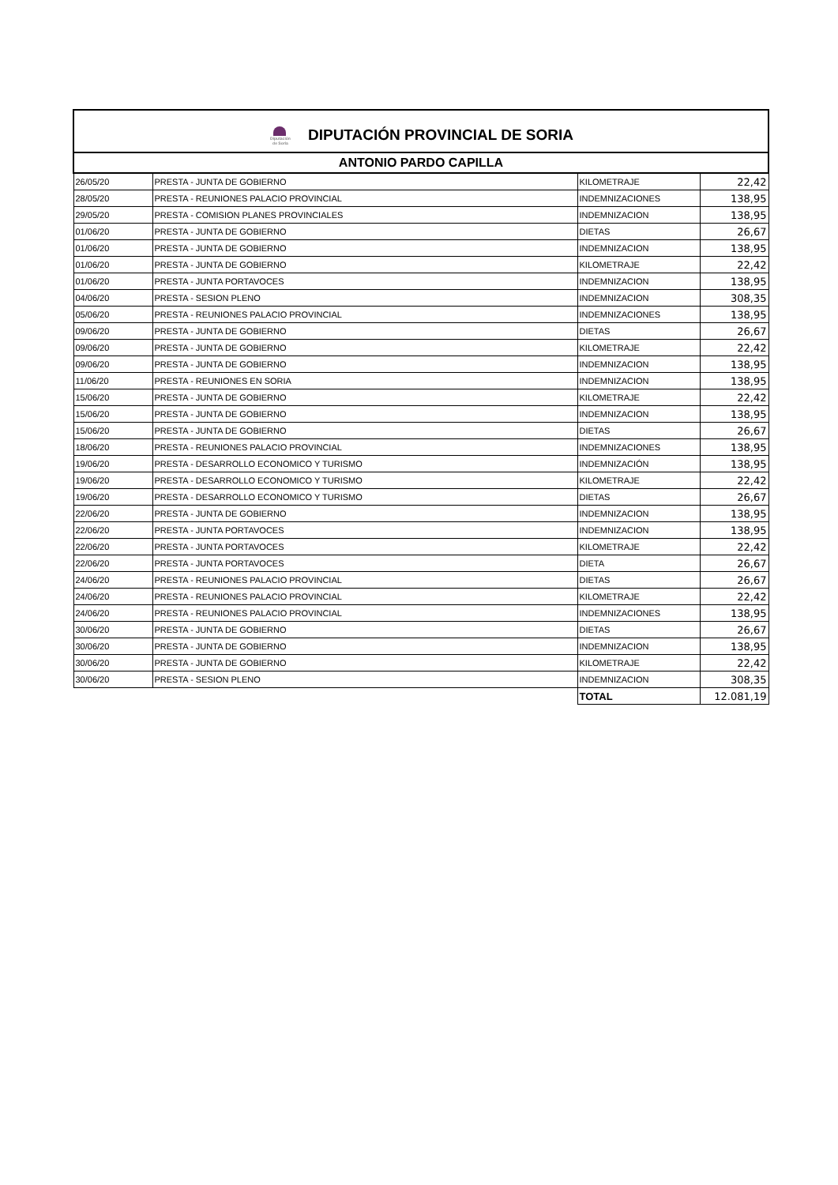| Diputación de Soria DIPUTACIÓN PROVINCIAL DE SORIA | | | |
| ANTONIO PARDO CAPILLA | | | |
| 26/05/20 | PRESTA - JUNTA DE GOBIERNO | KILOMETRAJE | 22,42 |
| 28/05/20 | PRESTA - REUNIONES PALACIO PROVINCIAL | INDEMNIZACIONES | 138,95 |
| 29/05/20 | PRESTA - COMISION PLANES PROVINCIALES | INDEMNIZACION | 138,95 |
| 01/06/20 | PRESTA - JUNTA DE GOBIERNO | DIETAS | 26,67 |
| 01/06/20 | PRESTA - JUNTA DE GOBIERNO | INDEMNIZACION | 138,95 |
| 01/06/20 | PRESTA - JUNTA DE GOBIERNO | KILOMETRAJE | 22,42 |
| 01/06/20 | PRESTA - JUNTA PORTAVOCES | INDEMNIZACION | 138,95 |
| 04/06/20 | PRESTA - SESION PLENO | INDEMNIZACION | 308,35 |
| 05/06/20 | PRESTA - REUNIONES PALACIO PROVINCIAL | INDEMNIZACIONES | 138,95 |
| 09/06/20 | PRESTA - JUNTA DE GOBIERNO | DIETAS | 26,67 |
| 09/06/20 | PRESTA - JUNTA DE GOBIERNO | KILOMETRAJE | 22,42 |
| 09/06/20 | PRESTA - JUNTA DE GOBIERNO | INDEMNIZACION | 138,95 |
| 11/06/20 | PRESTA - REUNIONES EN SORIA | INDEMNIZACION | 138,95 |
| 15/06/20 | PRESTA - JUNTA DE GOBIERNO | KILOMETRAJE | 22,42 |
| 15/06/20 | PRESTA - JUNTA DE GOBIERNO | INDEMNIZACION | 138,95 |
| 15/06/20 | PRESTA - JUNTA DE GOBIERNO | DIETAS | 26,67 |
| 18/06/20 | PRESTA - REUNIONES PALACIO PROVINCIAL | INDEMNIZACIONES | 138,95 |
| 19/06/20 | PRESTA - DESARROLLO ECONOMICO Y TURISMO | INDEMNIZACIÓN | 138,95 |
| 19/06/20 | PRESTA - DESARROLLO ECONOMICO Y TURISMO | KILOMETRAJE | 22,42 |
| 19/06/20 | PRESTA - DESARROLLO ECONOMICO Y TURISMO | DIETAS | 26,67 |
| 22/06/20 | PRESTA - JUNTA DE GOBIERNO | INDEMNIZACION | 138,95 |
| 22/06/20 | PRESTA - JUNTA PORTAVOCES | INDEMNIZACION | 138,95 |
| 22/06/20 | PRESTA - JUNTA PORTAVOCES | KILOMETRAJE | 22,42 |
| 22/06/20 | PRESTA - JUNTA PORTAVOCES | DIETA | 26,67 |
| 24/06/20 | PRESTA - REUNIONES PALACIO PROVINCIAL | DIETAS | 26,67 |
| 24/06/20 | PRESTA - REUNIONES PALACIO PROVINCIAL | KILOMETRAJE | 22,42 |
| 24/06/20 | PRESTA - REUNIONES PALACIO PROVINCIAL | INDEMNIZACIONES | 138,95 |
| 30/06/20 | PRESTA - JUNTA DE GOBIERNO | DIETAS | 26,67 |
| 30/06/20 | PRESTA - JUNTA DE GOBIERNO | INDEMNIZACION | 138,95 |
| 30/06/20 | PRESTA - JUNTA DE GOBIERNO | KILOMETRAJE | 22,42 |
| 30/06/20 | PRESTA - SESION PLENO | INDEMNIZACION | 308,35 |
| | | TOTAL | 12.081,19 |